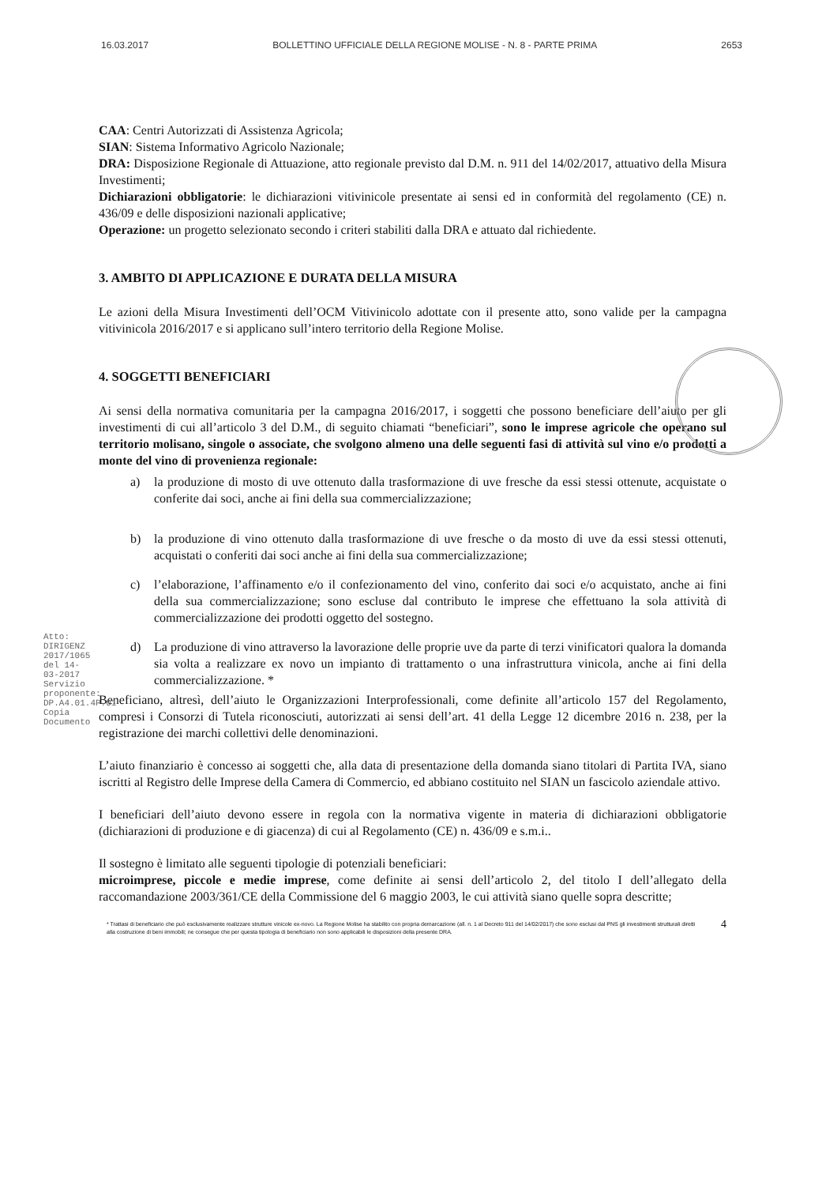16.03.2017 BOLLETTINO UFFICIALE DELLA REGIONE MOLISE - N. 8 - PARTE PRIMA 2653
Atto: DIRIGENZ 2017/1065 del 14-03-2017
Servizio proponente: DP.A4.01.4P.01
Copia Documento
CAA: Centri Autorizzati di Assistenza Agricola;
SIAN: Sistema Informativo Agricolo Nazionale;
DRA: Disposizione Regionale di Attuazione, atto regionale previsto dal D.M. n. 911 del 14/02/2017, attuativo della Misura Investimenti;
Dichiarazioni obbligatorie: le dichiarazioni vitivinicole presentate ai sensi ed in conformità del regolamento (CE) n. 436/09 e delle disposizioni nazionali applicative;
Operazione: un progetto selezionato secondo i criteri stabiliti dalla DRA e attuato dal richiedente.
3. AMBITO DI APPLICAZIONE E DURATA DELLA MISURA
Le azioni della Misura Investimenti dell’OCM Vitivinicolo adottate con il presente atto, sono valide per la campagna vitivinicola 2016/2017 e si applicano sull’intero territorio della Regione Molise.
4. SOGGETTI BENEFICIARI
Ai sensi della normativa comunitaria per la campagna 2016/2017, i soggetti che possono beneficiare dell’aiuto per gli investimenti di cui all’articolo 3 del D.M., di seguito chiamati “beneficiari”, sono le imprese agricole che operano sul territorio molisano, singole o associate, che svolgono almeno una delle seguenti fasi di attività sul vino e/o prodotti a monte del vino di provenienza regionale:
a) la produzione di mosto di uve ottenuto dalla trasformazione di uve fresche da essi stessi ottenute, acquistate o conferite dai soci, anche ai fini della sua commercializzazione;
b) la produzione di vino ottenuto dalla trasformazione di uve fresche o da mosto di uve da essi stessi ottenuti, acquistati o conferiti dai soci anche ai fini della sua commercializzazione;
c) l’elaborazione, l’affinamento e/o il confezionamento del vino, conferito dai soci e/o acquistato, anche ai fini della sua commercializzazione; sono escluse dal contributo le imprese che effettuano la sola attività di commercializzazione dei prodotti oggetto del sostegno.
d) La produzione di vino attraverso la lavorazione delle proprie uve da parte di terzi vinificatori qualora la domanda sia volta a realizzare ex novo un impianto di trattamento o una infrastruttura vinicola, anche ai fini della commercializzazione. *
Beneficiano, altresì, dell’aiuto le Organizzazioni Interprofessionali, come definite all’articolo 157 del Regolamento, compresi i Consorzi di Tutela riconosciuti, autorizzati ai sensi dell’art. 41 della Legge 12 dicembre 2016 n. 238, per la registrazione dei marchi collettivi delle denominazioni.
L’aiuto finanziario è concesso ai soggetti che, alla data di presentazione della domanda siano titolari di Partita IVA, siano iscritti al Registro delle Imprese della Camera di Commercio, ed abbiano costituito nel SIAN un fascicolo aziendale attivo.
I beneficiari dell’aiuto devono essere in regola con la normativa vigente in materia di dichiarazioni obbligatorie (dichiarazioni di produzione e di giacenza) di cui al Regolamento (CE) n. 436/09 e s.m.i..
Il sostegno è limitato alle seguenti tipologie di potenziali beneficiari:
microimprese, piccole e medie imprese, come definite ai sensi dell’articolo 2, del titolo I dell’allegato della raccomandazione 2003/361/CE della Commissione del 6 maggio 2003, le cui attività siano quelle sopra descritte;
* Trattasi di beneficiario che può esclusivamente realizzare strutture vinicole ex-novo. La Regione Molise ha stabilito con propria demarcazione (all. n. 1 al Decreto 911 del 14/02/2017) che sono esclusi dal PNS gli investimenti strutturali diretti alla costruzione di beni immobili; ne consegue che per questa tipologia di beneficiario non sono applicabili le disposizioni della presente DRA.
4